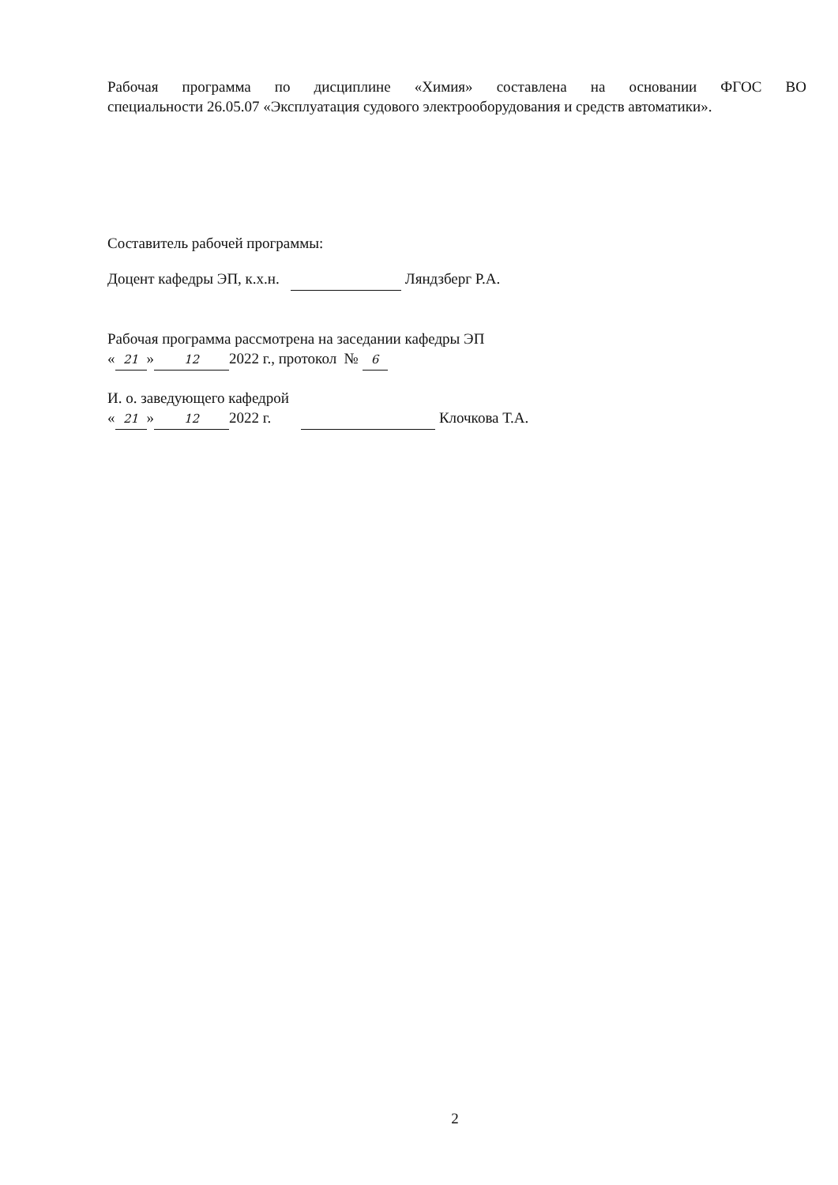Рабочая программа по дисциплине «Химия» составлена на основании ФГОС ВО
специальности 26.05.07 «Эксплуатация судового электрооборудования и средств автоматики».
Составитель рабочей программы:
Доцент кафедры ЭП, к.х.н. Ляндзберг Р.А.
Рабочая программа рассмотрена на заседании кафедры ЭП
« 21 » 12 2022 г., протокол № 6
И. о. заведующего кафедрой
« 21 » 12 2022 г. Клочкова Т.А.
2